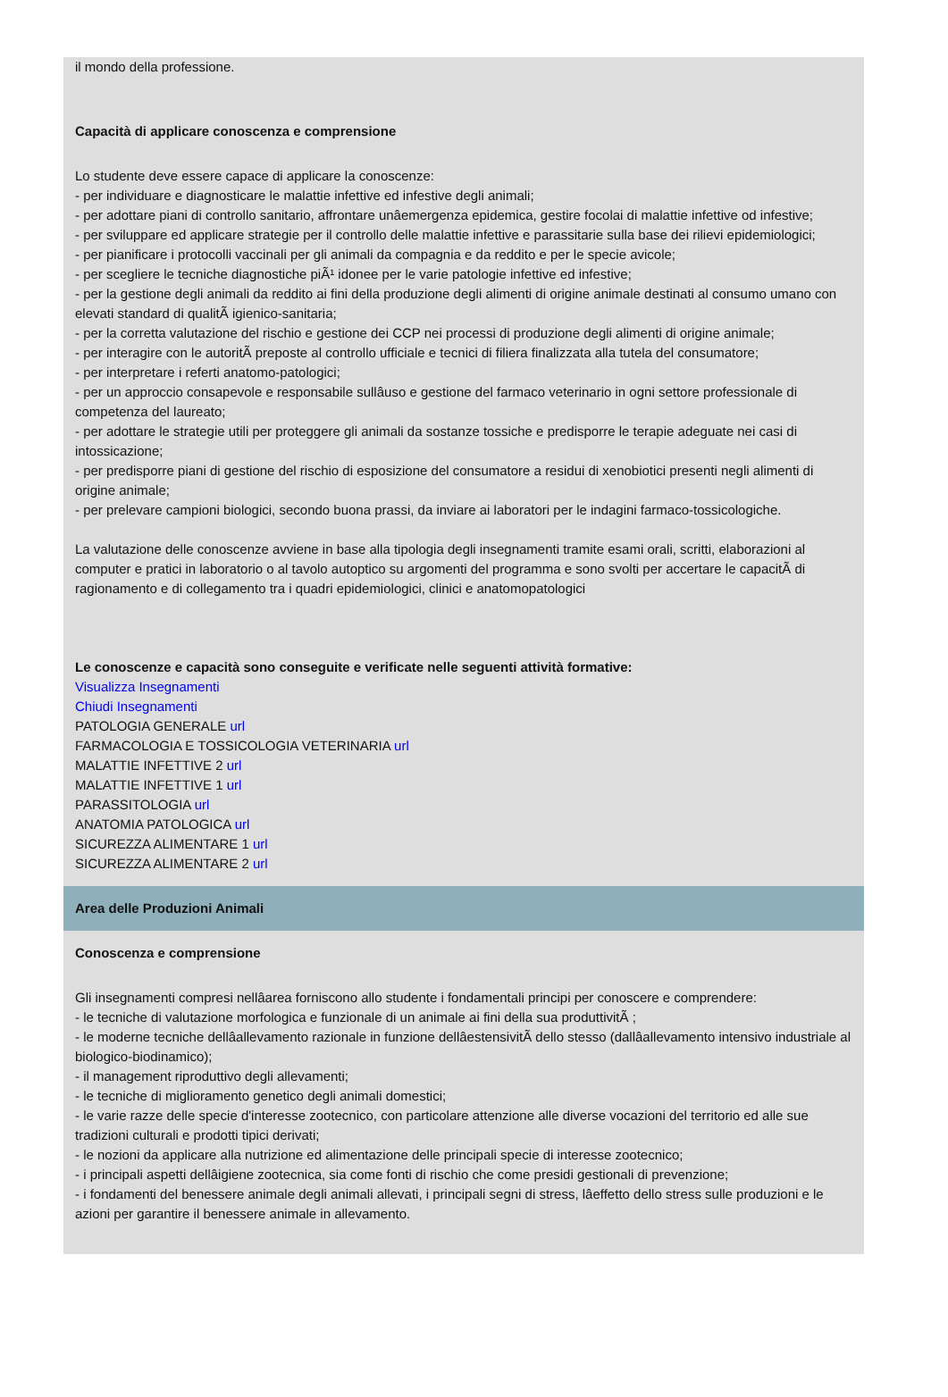il mondo della professione.
Capacità di applicare conoscenza e comprensione
Lo studente deve essere capace di applicare la conoscenze:
- per individuare e diagnosticare le malattie infettive ed infestive degli animali;
- per adottare piani di controllo sanitario, affrontare unâemergenza epidemica, gestire focolai di malattie infettive od infestive;
- per sviluppare ed applicare strategie per il controllo delle malattie infettive e parassitarie sulla base dei rilievi epidemiologici;
- per pianificare i protocolli vaccinali per gli animali da compagnia e da reddito e per le specie avicole;
- per scegliere le tecniche diagnostiche piÃ¹ idonee per le varie patologie infettive ed infestive;
- per la gestione degli animali da reddito ai fini della produzione degli alimenti di origine animale destinati al consumo umano con elevati standard di qualitÃ igienico-sanitaria;
- per la corretta valutazione del rischio e gestione dei CCP nei processi di produzione degli alimenti di origine animale;
- per interagire con le autoritÃ preposte al controllo ufficiale e tecnici di filiera finalizzata alla tutela del consumatore;
- per interpretare i referti anatomo-patologici;
- per un approccio consapevole e responsabile sullâuso e gestione del farmaco veterinario in ogni settore professionale di competenza del laureato;
- per adottare le strategie utili per proteggere gli animali da sostanze tossiche e predisporre le terapie adeguate nei casi di intossicazione;
- per predisporre piani di gestione del rischio di esposizione del consumatore a residui di xenobiotici presenti negli alimenti di origine animale;
- per prelevare campioni biologici, secondo buona prassi, da inviare ai laboratori per le indagini farmaco-tossicologiche.
La valutazione delle conoscenze avviene in base alla tipologia degli insegnamenti tramite esami orali, scritti, elaborazioni al computer e pratici in laboratorio o al tavolo autoptico su argomenti del programma e sono svolti per accertare le capacitÃ di ragionamento e di collegamento tra i quadri epidemiologici, clinici e anatomopatologici
Le conoscenze e capacità sono conseguite e verificate nelle seguenti attività formative:
Visualizza Insegnamenti
Chiudi Insegnamenti
PATOLOGIA GENERALE url
FARMACOLOGIA E TOSSICOLOGIA VETERINARIA url
MALATTIE INFETTIVE 2 url
MALATTIE INFETTIVE 1 url
PARASSITOLOGIA url
ANATOMIA PATOLOGICA url
SICUREZZA ALIMENTARE 1 url
SICUREZZA ALIMENTARE 2 url
Area delle Produzioni Animali
Conoscenza e comprensione
Gli insegnamenti compresi nellâarea forniscono allo studente i fondamentali principi per conoscere e comprendere:
- le tecniche di valutazione morfologica e funzionale di un animale ai fini della sua produttivitÃ ;
- le moderne tecniche dellâallevamento razionale in funzione dellâestensivitÃ dello stesso (dallâallevamento intensivo industriale al biologico-biodinamico);
- il management riproduttivo degli allevamenti;
- le tecniche di miglioramento genetico degli animali domestici;
- le varie razze delle specie d'interesse zootecnico, con particolare attenzione alle diverse vocazioni del territorio ed alle sue tradizioni culturali e prodotti tipici derivati;
- le nozioni da applicare alla nutrizione ed alimentazione delle principali specie di interesse zootecnico;
- i principali aspetti dellâigiene zootecnica, sia come fonti di rischio che come presidi gestionali di prevenzione;
- i fondamenti del benessere animale degli animali allevati, i principali segni di stress, lâeffetto dello stress sulle produzioni e le azioni per garantire il benessere animale in allevamento.